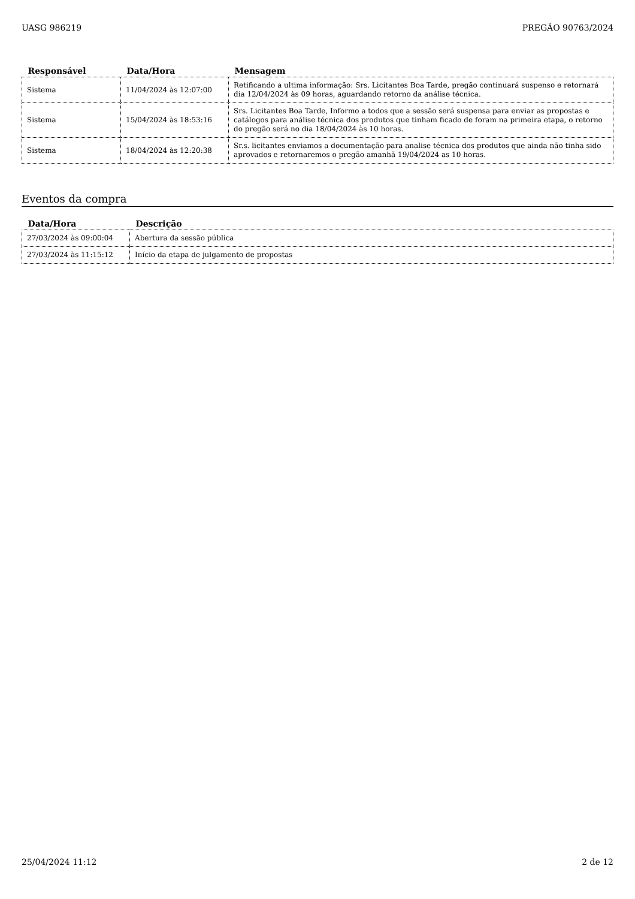UASG 986219 PREGÃO 90763/2024
| Responsável | Data/Hora | Mensagem |
| --- | --- | --- |
| Sistema | 11/04/2024 às 12:07:00 | Retificando a ultima informação: Srs. Licitantes Boa Tarde, pregão continuará suspenso e retornará dia 12/04/2024 às 09 horas, aguardando retorno da análise técnica. |
| Sistema | 15/04/2024 às 18:53:16 | Srs. Licitantes Boa Tarde, Informo a todos que a sessão será suspensa para enviar as propostas e catálogos para análise técnica dos produtos que tinham ficado de foram na primeira etapa, o retorno do pregão será no dia 18/04/2024 às 10 horas. |
| Sistema | 18/04/2024 às 12:20:38 | Sr.s. licitantes enviamos a documentação para analise técnica dos produtos que ainda não tinha sido aprovados e retornaremos o pregão amanhã 19/04/2024 as 10 horas. |
Eventos da compra
| Data/Hora | Descrição |
| --- | --- |
| 27/03/2024 às 09:00:04 | Abertura da sessão pública |
| 27/03/2024 às 11:15:12 | Início da etapa de julgamento de propostas |
25/04/2024 11:12 2 de 12